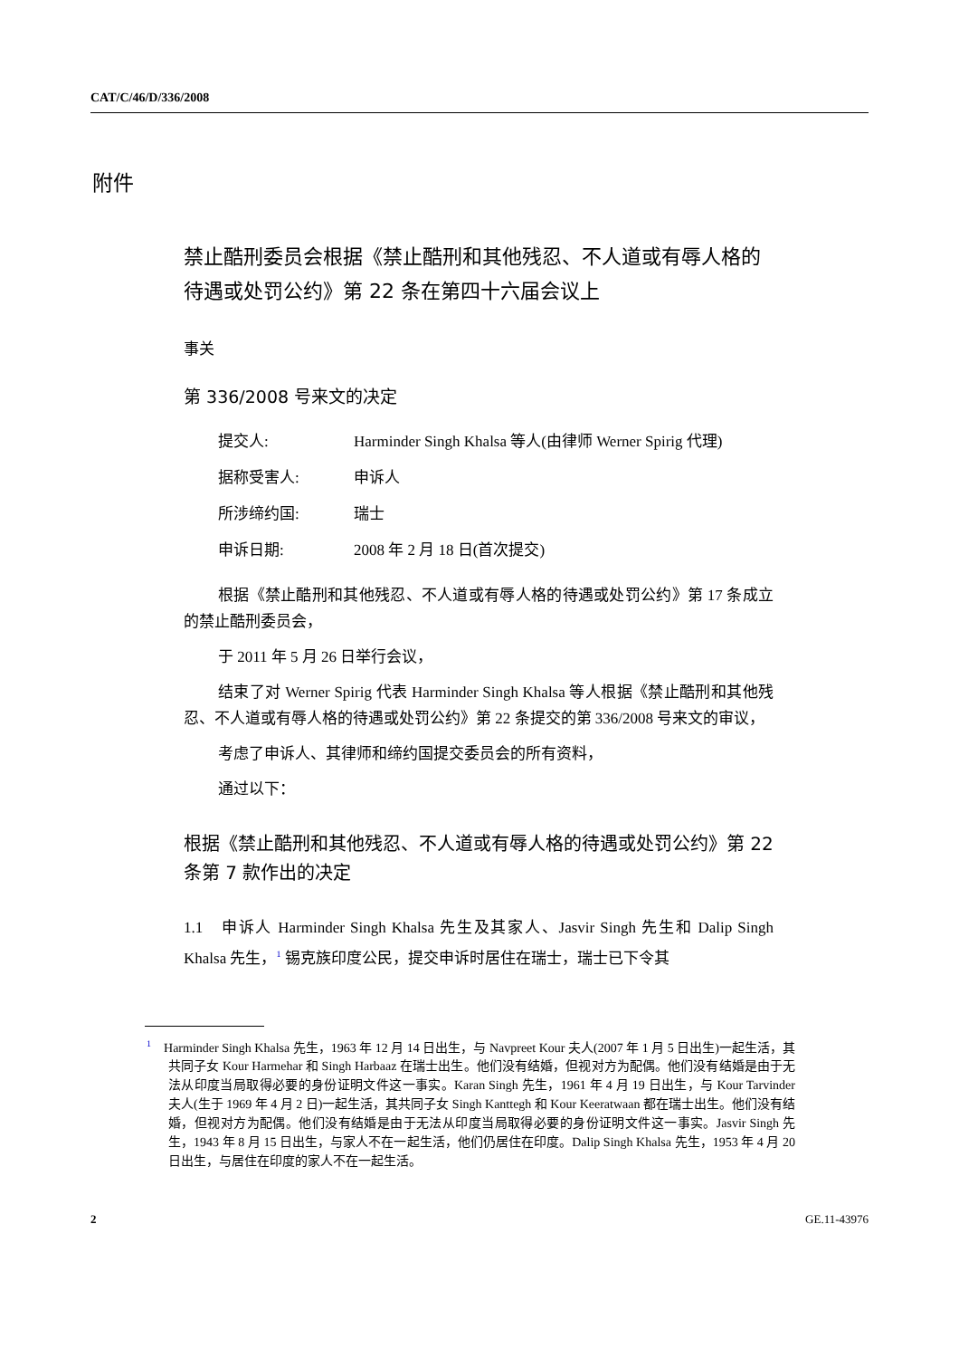CAT/C/46/D/336/2008
附件
禁止酷刑委员会根据《禁止酷刑和其他残忍、不人道或有辱人格的待遇或处罚公约》第 22 条在第四十六届会议上
事关
第 336/2008 号来文的决定
提交人: Harminder Singh Khalsa 等人(由律师 Werner Spirig 代理)
据称受害人: 申诉人
所涉缔约国: 瑞士
申诉日期: 2008 年 2 月 18 日(首次提交)
根据《禁止酷刑和其他残忍、不人道或有辱人格的待遇或处罚公约》第 17 条成立的禁止酷刑委员会，
于 2011 年 5 月 26 日举行会议，
结束了对 Werner Spirig 代表 Harminder Singh Khalsa 等人根据《禁止酷刑和其他残忍、不人道或有辱人格的待遇或处罚公约》第 22 条提交的第 336/2008 号来文的审议，
考虑了申诉人、其律师和缔约国提交委员会的所有资料，
通过以下：
根据《禁止酷刑和其他残忍、不人道或有辱人格的待遇或处罚公约》第 22 条第 7 款作出的决定
1.1　申诉人 Harminder Singh Khalsa 先生及其家人、Jasvir Singh 先生和 Dalip Singh Khalsa 先生，<sup>1</sup> 锡克族印度公民，提交申诉时居住在瑞士，瑞士已下令其
<sup>1</sup> Harminder Singh Khalsa 先生，1963 年 12 月 14 日出生，与 Navpreet Kour 夫人(2007 年 1 月 5 日出生)一起生活，其共同子女 Kour Harmehar 和 Singh Harbaaz 在瑞士出生。他们没有结婚，但视对方为配偶。他们没有结婚是由于无法从印度当局取得必要的身份证明文件这一事实。Karan Singh 先生，1961 年 4 月 19 日出生，与 Kour Tarvinder 夫人(生于 1969 年 4 月 2 日)一起生活，其共同子女 Singh Kanttegh 和 Kour Keeratwaan 都在瑞士出生。他们没有结婚，但视对方为配偶。他们没有结婚是由于无法从印度当局取得必要的身份证明文件这一事实。Jasvir Singh 先生，1943 年 8 月 15 日出生，与家人不在一起生活，他们仍居住在印度。Dalip Singh Khalsa 先生，1953 年 4 月 20 日出生，与居住在印度的家人不在一起生活。
2 GE.11-43976